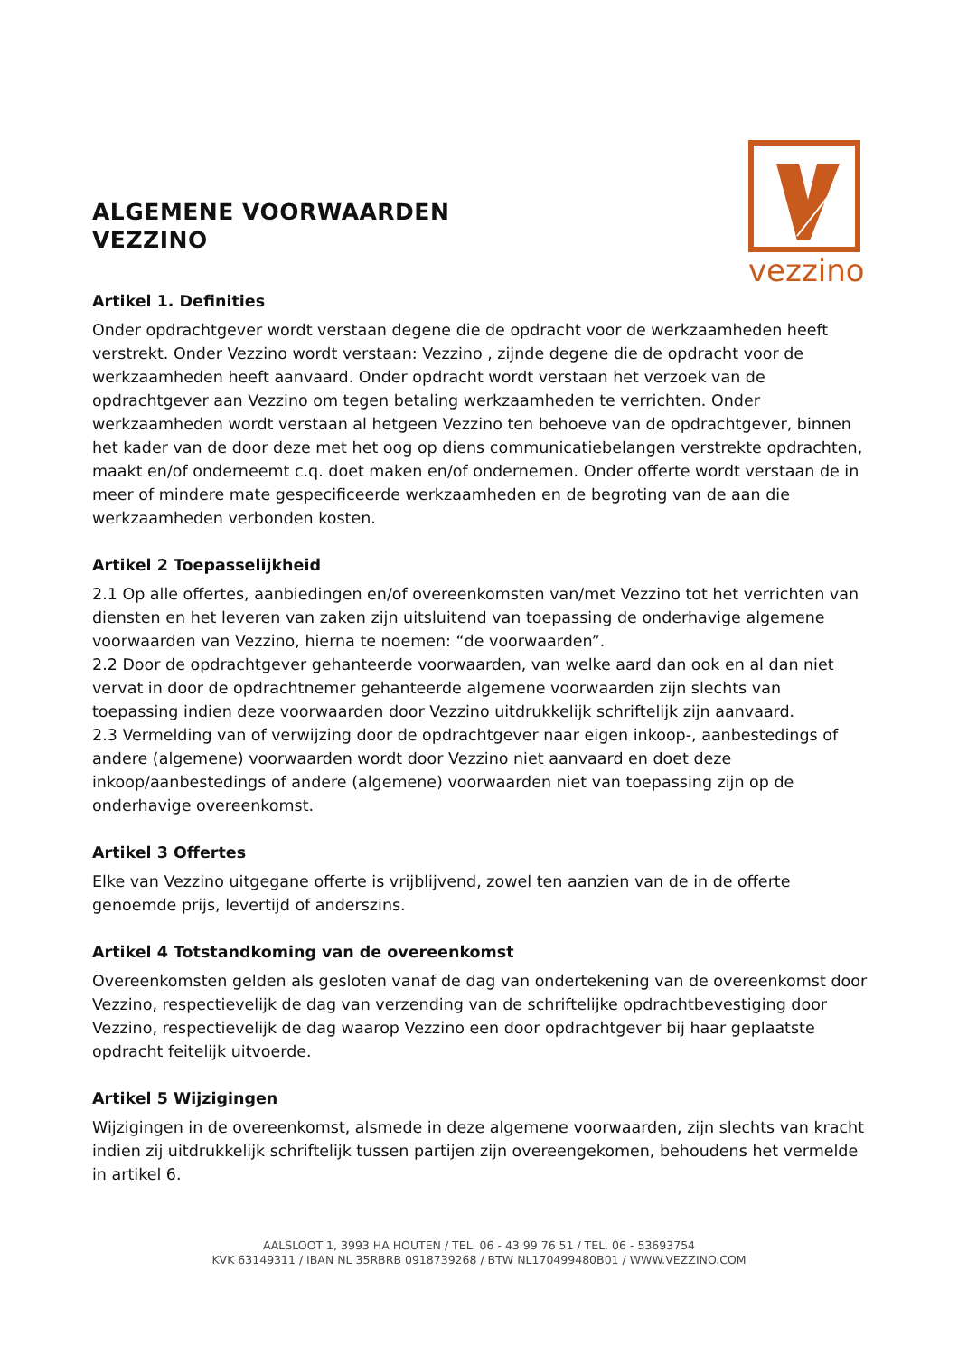ALGEMENE VOORWAARDEN
VEZZINO
vezzino
Artikel 1. Definities
Onder opdrachtgever wordt verstaan degene die de opdracht voor de werkzaamheden heeft verstrekt. Onder Vezzino wordt verstaan: Vezzino , zijnde degene die de opdracht voor de werkzaamheden heeft aanvaard. Onder opdracht wordt verstaan het verzoek van de opdrachtgever aan Vezzino om tegen betaling werkzaamheden te verrichten. Onder werkzaamheden wordt verstaan al hetgeen Vezzino ten behoeve van de opdrachtgever, binnen het kader van de door deze met het oog op diens communicatiebelangen verstrekte opdrachten, maakt en/of onderneemt c.q. doet maken en/of ondernemen. Onder offerte wordt verstaan de in meer of mindere mate gespecificeerde werkzaamheden en de begroting van de aan die werkzaamheden verbonden kosten.
Artikel 2 Toepasselijkheid
2.1 Op alle offertes, aanbiedingen en/of overeenkomsten van/met Vezzino tot het verrichten van diensten en het leveren van zaken zijn uitsluitend van toepassing de onderhavige algemene voorwaarden van Vezzino, hierna te noemen: “de voorwaarden”.
2.2 Door de opdrachtgever gehanteerde voorwaarden, van welke aard dan ook en al dan niet vervat in door de opdrachtnemer gehanteerde algemene voorwaarden zijn slechts van toepassing indien deze voorwaarden door Vezzino uitdrukkelijk schriftelijk zijn aanvaard.
2.3 Vermelding van of verwijzing door de opdrachtgever naar eigen inkoop-, aanbestedings of andere (algemene) voorwaarden wordt door Vezzino niet aanvaard en doet deze inkoop/aanbestedings of andere (algemene) voorwaarden niet van toepassing zijn op de onderhavige overeenkomst.
Artikel 3 Offertes
Elke van Vezzino uitgegane offerte is vrijblijvend, zowel ten aanzien van de in de offerte genoemde prijs, levertijd of anderszins.
Artikel 4 Totstandkoming van de overeenkomst
Overeenkomsten gelden als gesloten vanaf de dag van ondertekening van de overeenkomst door Vezzino, respectievelijk de dag van verzending van de schriftelijke opdrachtbevestiging door Vezzino, respectievelijk de dag waarop Vezzino een door opdrachtgever bij haar geplaatste opdracht feitelijk uitvoerde.
Artikel 5 Wijzigingen
Wijzigingen in de overeenkomst, alsmede in deze algemene voorwaarden, zijn slechts van kracht indien zij uitdrukkelijk schriftelijk tussen partijen zijn overeengekomen, behoudens het vermelde in artikel 6.
AALSLOOT 1, 3993 HA HOUTEN / TEL. 06 - 43 99 76 51 / TEL. 06 - 53693754
KVK 63149311 / IBAN NL 35RBRB 0918739268 / BTW NL170499480B01 / WWW.VEZZINO.COM